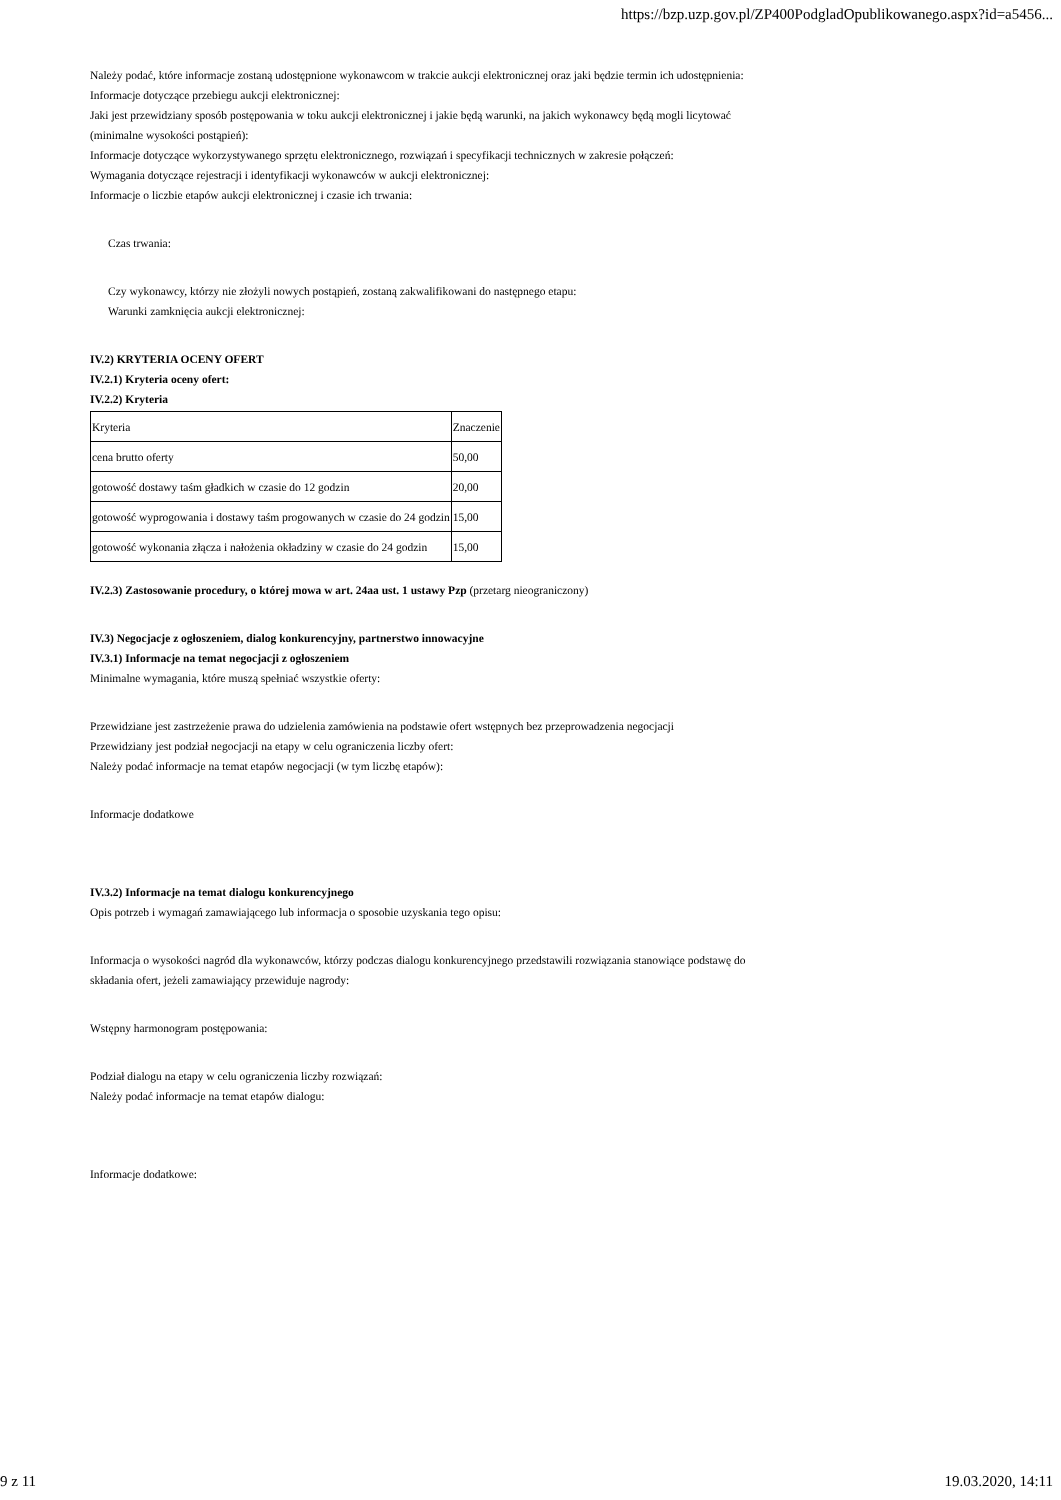https://bzp.uzp.gov.pl/ZP400PodgladOpublikowanego.aspx?id=a5456...
Należy podać, które informacje zostaną udostępnione wykonawcom w trakcie aukcji elektronicznej oraz jaki będzie termin ich udostępnienia:
Informacje dotyczące przebiegu aukcji elektronicznej:
Jaki jest przewidziany sposób postępowania w toku aukcji elektronicznej i jakie będą warunki, na jakich wykonawcy będą mogli licytować
(minimalne wysokości postąpień):
Informacje dotyczące wykorzystywanego sprzętu elektronicznego, rozwiązań i specyfikacji technicznych w zakresie połączeń:
Wymagania dotyczące rejestracji i identyfikacji wykonawców w aukcji elektronicznej:
Informacje o liczbie etapów aukcji elektronicznej i czasie ich trwania:
Czas trwania:
Czy wykonawcy, którzy nie złożyli nowych postąpień, zostaną zakwalifikowani do następnego etapu:
Warunki zamknięcia aukcji elektronicznej:
IV.2) KRYTERIA OCENY OFERT
IV.2.1) Kryteria oceny ofert:
IV.2.2) Kryteria
| Kryteria | Znaczenie |
| cena brutto oferty | 50,00 |
| gotowość dostawy taśm gładkich w czasie do 12 godzin | 20,00 |
| gotowość wyprogowania i dostawy taśm progowanych w czasie do 24 godzin | 15,00 |
| gotowość wykonania złącza i nałożenia okładziny w czasie do 24 godzin | 15,00 |
IV.2.3) Zastosowanie procedury, o której mowa w art. 24aa ust. 1 ustawy Pzp (przetarg nieograniczony)
IV.3) Negocjacje z ogłoszeniem, dialog konkurencyjny, partnerstwo innowacyjne
IV.3.1) Informacje na temat negocjacji z ogłoszeniem
Minimalne wymagania, które muszą spełniać wszystkie oferty:
Przewidziane jest zastrzeżenie prawa do udzielenia zamówienia na podstawie ofert wstępnych bez przeprowadzenia negocjacji
Przewidziany jest podział negocjacji na etapy w celu ograniczenia liczby ofert:
Należy podać informacje na temat etapów negocjacji (w tym liczbę etapów):
Informacje dodatkowe
IV.3.2) Informacje na temat dialogu konkurencyjnego
Opis potrzeb i wymagań zamawiającego lub informacja o sposobie uzyskania tego opisu:
Informacja o wysokości nagród dla wykonawców, którzy podczas dialogu konkurencyjnego przedstawili rozwiązania stanowiące podstawę do
składania ofert, jeżeli zamawiający przewiduje nagrody:
Wstępny harmonogram postępowania:
Podział dialogu na etapy w celu ograniczenia liczby rozwiązań:
Należy podać informacje na temat etapów dialogu:
Informacje dodatkowe:
9 z 11 19.03.2020, 14:11